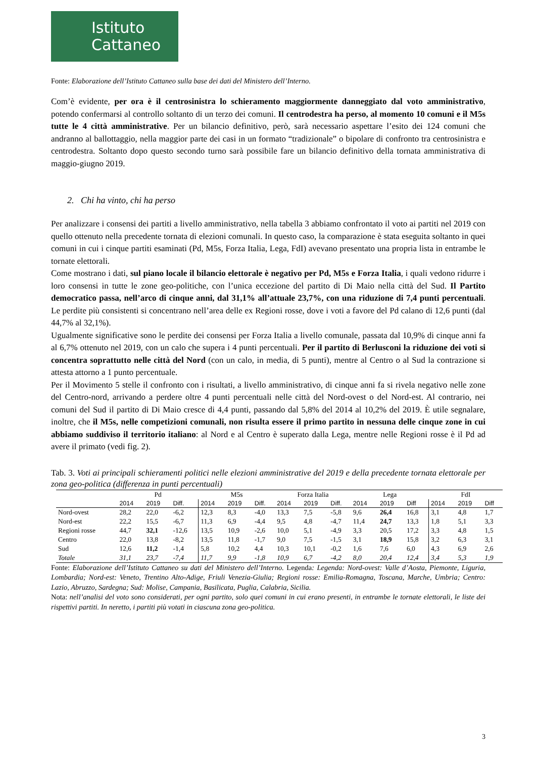Istituto
Cattaneo
Fonte: Elaborazione dell’Istituto Cattaneo sulla base dei dati del Ministero dell’Interno.
Com’è evidente, per ora è il centrosinistra lo schieramento maggiormente danneggiato dal voto amministrativo, potendo confermarsi al controllo soltanto di un terzo dei comuni. Il centrodestra ha perso, al momento 10 comuni e il M5s tutte le 4 città amministrative. Per un bilancio definitivo, però, sarà necessario aspettare l’esito dei 124 comuni che andranno al ballottaggio, nella maggior parte dei casi in un formato “tradizionale” o bipolare di confronto tra centrosinistra e centrodestra. Soltanto dopo questo secondo turno sarà possibile fare un bilancio definitivo della tornata amministrativa di maggio-giugno 2019.
2. Chi ha vinto, chi ha perso
Per analizzare i consensi dei partiti a livello amministrativo, nella tabella 3 abbiamo confrontato il voto ai partiti nel 2019 con quello ottenuto nella precedente tornata di elezioni comunali. In questo caso, la comparazione è stata eseguita soltanto in quei comuni in cui i cinque partiti esaminati (Pd, M5s, Forza Italia, Lega, FdI) avevano presentato una propria lista in entrambe le tornate elettorali.
Come mostrano i dati, sul piano locale il bilancio elettorale è negativo per Pd, M5s e Forza Italia, i quali vedono ridurre i loro consensi in tutte le zone geo-politiche, con l’unica eccezione del partito di Di Maio nella città del Sud. Il Partito democratico passa, nell’arco di cinque anni, dal 31,1% all’attuale 23,7%, con una riduzione di 7,4 punti percentuali. Le perdite più consistenti si concentrano nell’area delle ex Regioni rosse, dove i voti a favore del Pd calano di 12,6 punti (dal 44,7% al 32,1%).
Ugualmente significative sono le perdite dei consensi per Forza Italia a livello comunale, passata dal 10,9% di cinque anni fa al 6,7% ottenuto nel 2019, con un calo che supera i 4 punti percentuali. Per il partito di Berlusconi la riduzione dei voti si concentra soprattutto nelle città del Nord (con un calo, in media, di 5 punti), mentre al Centro o al Sud la contrazione si attesta attorno a 1 punto percentuale.
Per il Movimento 5 stelle il confronto con i risultati, a livello amministrativo, di cinque anni fa si rivela negativo nelle zone del Centro-nord, arrivando a perdere oltre 4 punti percentuali nelle città del Nord-ovest o del Nord-est. Al contrario, nei comuni del Sud il partito di Di Maio cresce di 4,4 punti, passando dal 5,8% del 2014 al 10,2% del 2019. È utile segnalare, inoltre, che il M5s, nelle competizioni comunali, non risulta essere il primo partito in nessuna delle cinque zone in cui abbiamo suddiviso il territorio italiano: al Nord e al Centro è superato dalla Lega, mentre nelle Regioni rosse è il Pd ad avere il primato (vedi fig. 2).
Tab. 3. Voti ai principali schieramenti politici nelle elezioni amministrative del 2019 e della precedente tornata elettorale per zona geo-politica (differenza in punti percentuali)
| | Pd | | | M5s | | | Forza Italia | | | Lega | | | FdI | | |
| --- | --- | --- | --- | --- | --- | --- | --- | --- | --- | --- | --- | --- | --- | --- | --- |
| | 2014 | 2019 | Diff. | 2014 | 2019 | Diff. | 2014 | 2019 | Diff. | 2014 | 2019 | Diff | 2014 | 2019 | Diff |
| Nord-ovest | 28,2 | 22,0 | -6,2 | 12,3 | 8,3 | -4,0 | 13,3 | 7,5 | -5,8 | 9,6 | 26,4 | 16,8 | 3,1 | 4,8 | 1,7 |
| Nord-est | 22,2 | 15,5 | -6,7 | 11,3 | 6,9 | -4,4 | 9,5 | 4,8 | -4,7 | 11,4 | 24,7 | 13,3 | 1,8 | 5,1 | 3,3 |
| Regioni rosse | 44,7 | 32,1 | -12,6 | 13,5 | 10,9 | -2,6 | 10,0 | 5,1 | -4,9 | 3,3 | 20,5 | 17,2 | 3,3 | 4,8 | 1,5 |
| Centro | 22,0 | 13,8 | -8,2 | 13,5 | 11,8 | -1,7 | 9,0 | 7,5 | -1,5 | 3,1 | 18,9 | 15,8 | 3,2 | 6,3 | 3,1 |
| Sud | 12,6 | 11,2 | -1,4 | 5,8 | 10,2 | 4,4 | 10,3 | 10,1 | -0,2 | 1,6 | 7,6 | 6,0 | 4,3 | 6,9 | 2,6 |
| Totale | 31,1 | 23,7 | -7,4 | 11,7 | 9,9 | -1,8 | 10,9 | 6,7 | -4,2 | 8,0 | 20,4 | 12,4 | 3,4 | 5,3 | 1,9 |
Fonte: Elaborazione dell’Istituto Cattaneo su dati del Ministero dell’Interno. Legenda: Legenda: Nord-ovest: Valle d’Aosta, Piemonte, Liguria, Lombardia; Nord-est: Veneto, Trentino Alto-Adige, Friuli Venezia-Giulia; Regioni rosse: Emilia-Romagna, Toscana, Marche, Umbria; Centro: Lazio, Abruzzo, Sardegna; Sud: Molise, Campania, Basilicata, Puglia, Calabria, Sicilia.
Nota: nell’analisi del voto sono considerati, per ogni partito, solo quei comuni in cui erano presenti, in entrambe le tornate elettorali, le liste dei rispettivi partiti. In neretto, i partiti più votati in ciascuna zona geo-politica.
3